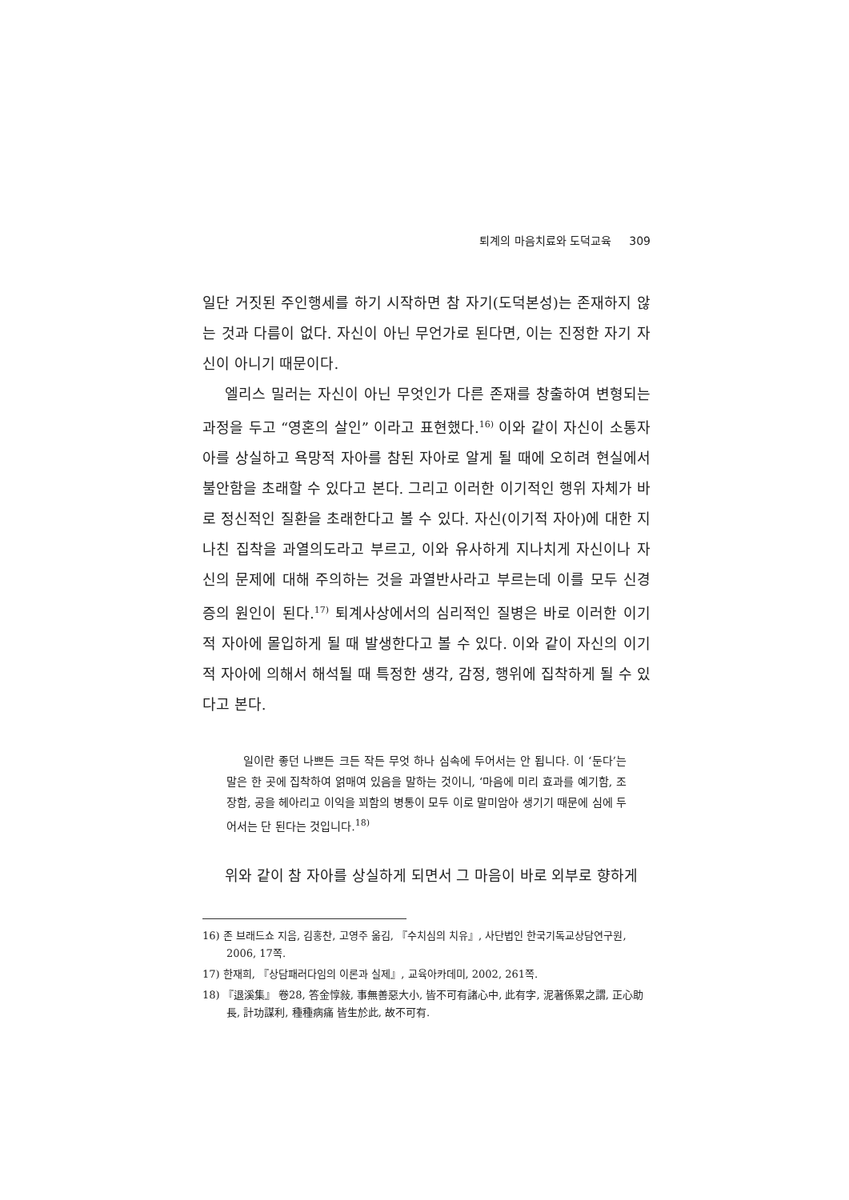퇴계의 마음치료와 도덕교육 309
일단 거짓된 주인행세를 하기 시작하면 참 자기(도덕본성)는 존재하지 않는 것과 다름이 없다. 자신이 아닌 무언가로 된다면, 이는 진정한 자기 자신이 아니기 때문이다.
엘리스 밀러는 자신이 아닌 무엇인가 다른 존재를 창출하여 변형되는 과정을 두고 “영혼의 살인” 이라고 표현했다.<sup>16)</sup> 이와 같이 자신이 소통자아를 상실하고 욕망적 자아를 참된 자아로 알게 될 때에 오히려 현실에서 불안함을 초래할 수 있다고 본다. 그리고 이러한 이기적인 행위 자체가 바로 정신적인 질환을 초래한다고 볼 수 있다. 자신(이기적 자아)에 대한 지나친 집착을 과열의도라고 부르고, 이와 유사하게 지나치게 자신이나 자신의 문제에 대해 주의하는 것을 과열반사라고 부르는데 이를 모두 신경증의 원인이 된다.<sup>17)</sup> 퇴계사상에서의 심리적인 질병은 바로 이러한 이기적 자아에 몰입하게 될 때 발생한다고 볼 수 있다. 이와 같이 자신의 이기적 자아에 의해서 해석될 때 특정한 생각, 감정, 행위에 집착하게 될 수 있다고 본다.
일이란 좋던 나쁘든 크든 작든 무엇 하나 심속에 두어서는 안 됩니다. 이 ‘둔다’는 말은 한 곳에 집착하여 얽매여 있음을 말하는 것이니, ‘마음에 미리 효과를 예기함, 조장함, 공을 헤아리고 이익을 꾀함의 병통이 모두 이로 말미암아 생기기 때문에 심에 두어서는 단 된다는 것입니다.<sup>18)</sup>
위와 같이 참 자아를 상실하게 되면서 그 마음이 바로 외부로 향하게
16) 존 브래드쇼 지음, 김홍찬, 고영주 옮김, 『수치심의 치유』, 사단법인 한국기독교상담연구원, 2006, 17쪽.
17) 한재희, 『상담패러다임의 이론과 실제』, 교육아카데미, 2002, 261쪽.
18) 『退溪集』 卷28, 答金惇敍, 事無善惡大小, 皆不可有諸心中, 此有字, 泥著係累之謂, 正心助長, 計功謀利, 種種病痛 皆生於此, 故不可有.